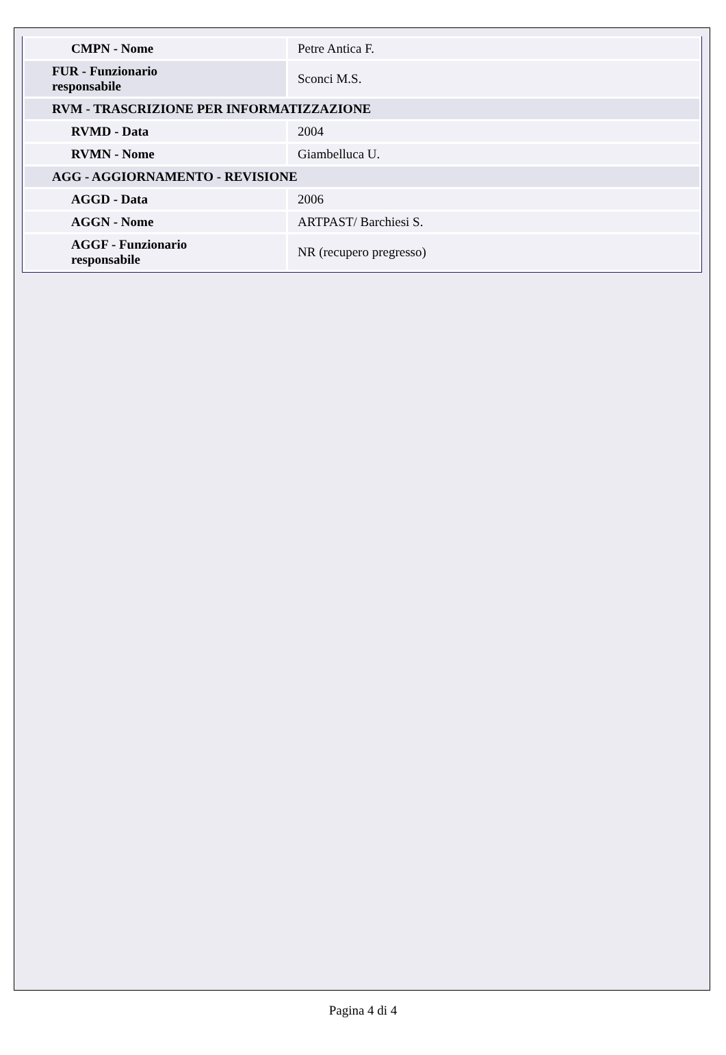| CMPN - Nome | Petre Antica F. |
| FUR - Funzionario responsabile | Sconci M.S. |
| RVM - TRASCRIZIONE PER INFORMATIZZAZIONE | |
| RVMD - Data | 2004 |
| RVMN - Nome | Giambelluca U. |
| AGG - AGGIORNAMENTO - REVISIONE | |
| AGGD - Data | 2006 |
| AGGN - Nome | ARTPAST/ Barchiesi S. |
| AGGF - Funzionario responsabile | NR (recupero pregresso) |
Pagina 4 di 4